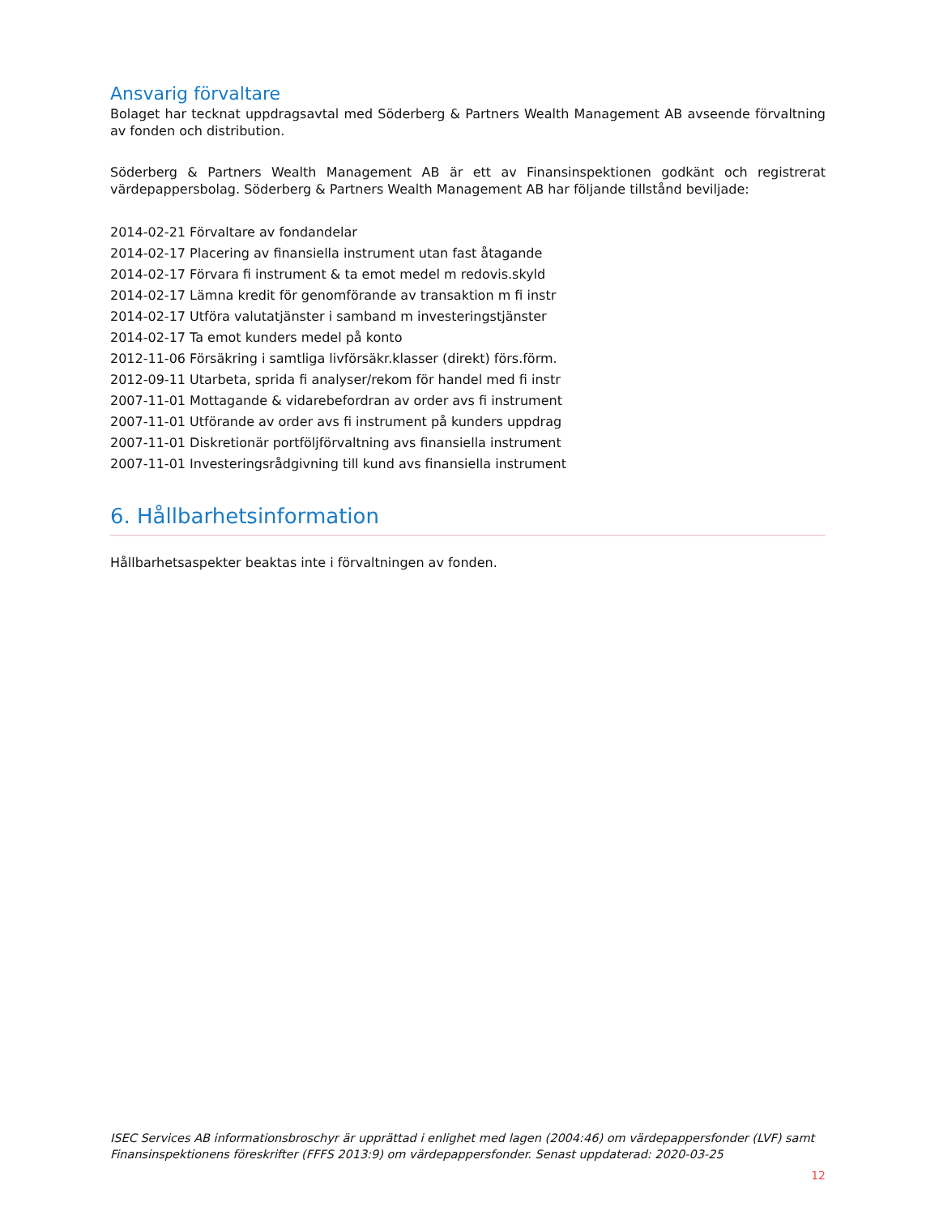Ansvarig förvaltare
Bolaget har tecknat uppdragsavtal med Söderberg & Partners Wealth Management AB avseende förvaltning av fonden och distribution.
Söderberg & Partners Wealth Management AB är ett av Finansinspektionen godkänt och registrerat värdepappersbolag. Söderberg & Partners Wealth Management AB har följande tillstånd beviljade:
2014-02-21 Förvaltare av fondandelar
2014-02-17 Placering av finansiella instrument utan fast åtagande
2014-02-17 Förvara fi instrument & ta emot medel m redovis.skyld
2014-02-17 Lämna kredit för genomförande av transaktion m fi instr
2014-02-17 Utföra valutatjänster i samband m investeringstjänster
2014-02-17 Ta emot kunders medel på konto
2012-11-06 Försäkring i samtliga livförsäkr.klasser (direkt) förs.förm.
2012-09-11 Utarbeta, sprida fi analyser/rekom för handel med fi instr
2007-11-01 Mottagande & vidarebefordran av order avs fi instrument
2007-11-01 Utförande av order avs fi instrument på kunders uppdrag
2007-11-01 Diskretionär portföljförvaltning avs finansiella instrument
2007-11-01 Investeringsrådgivning till kund avs finansiella instrument
6. Hållbarhetsinformation
Hållbarhetsaspekter beaktas inte i förvaltningen av fonden.
ISEC Services AB informationsbroschyr är upprättad i enlighet med lagen (2004:46) om värdepappersfonder (LVF) samt Finansinspektionens föreskrifter (FFFS 2013:9) om värdepappersfonder. Senast uppdaterad: 2020-03-25
12